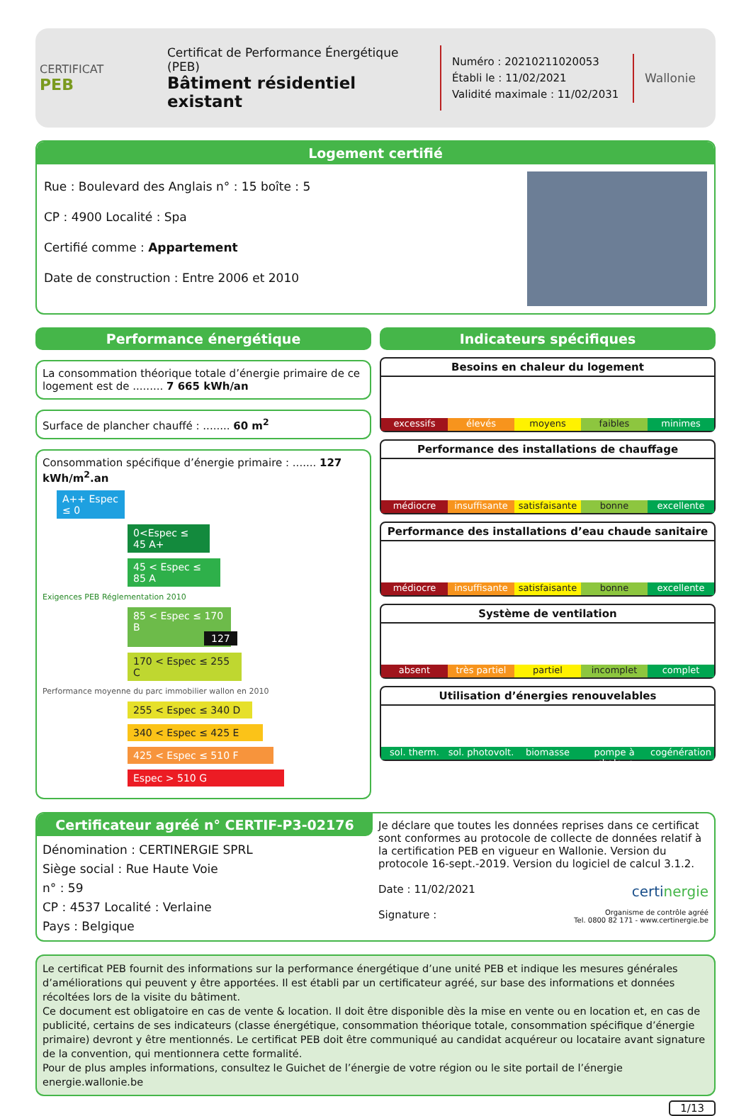CERTIFICAT
PEB
Certificat de Performance Énergétique (PEB)
Bâtiment résidentiel existant
Numéro : 20210211020053
Établi le : 11/02/2021
Validité maximale : 11/02/2031
Wallonie
Logement certifié
Rue : Boulevard des Anglais n° : 15 boîte : 5
CP : 4900 Localité : Spa
Certifié comme : Appartement
Date de construction : Entre 2006 et 2010
Performance énergétique
La consommation théorique totale d’énergie primaire de ce logement est de ......... 7 665 kWh/an
Surface de plancher chauffé : ........ 60 m<sup>2</sup>
Consommation spécifique d’énergie primaire : ....... 127 kWh/m<sup>2</sup>.an
A++ Espec ≤ 0
0<Espec ≤ 45 A+
45 < Espec ≤ 85 A
Exigences PEB Réglementation 2010
85 < Espec ≤ 170 B 127
170 < Espec ≤ 255 C
Performance moyenne du parc immobilier wallon en 2010
255 < Espec ≤ 340 D
340 < Espec ≤ 425 E
425 < Espec ≤ 510 F
Espec > 510 G
Indicateurs spécifiques
Besoins en chaleur du logement
excessifs élevés moyens faibles minimes
Performance des installations de chauffage
médiocre insuffisante satisfaisante bonne excellente
Performance des installations d’eau chaude sanitaire
médiocre insuffisante satisfaisante bonne excellente
Système de ventilation
absent très partiel partiel incomplet complet
Utilisation d’énergies renouvelables
sol. therm. sol. photovolt. biomasse pompe à chaleur cogénération
Certificateur agréé n° CERTIF-P3-02176
Dénomination : CERTINERGIE SPRL
Siège social : Rue Haute Voie
n° : 59
CP : 4537 Localité : Verlaine
Pays : Belgique
Je déclare que toutes les données reprises dans ce certificat sont conformes au protocole de collecte de données relatif à la certification PEB en vigueur en Wallonie. Version du protocole 16-sept.-2019. Version du logiciel de calcul 3.1.2.
Date : 11/02/2021 certinergie
Signature : Organisme de contrôle agréé
Tel. 0800 82 171 - www.certinergie.be
Le certificat PEB fournit des informations sur la performance énergétique d’une unité PEB et indique les mesures générales d’améliorations qui peuvent y être apportées. Il est établi par un certificateur agréé, sur base des informations et données récoltées lors de la visite du bâtiment.
Ce document est obligatoire en cas de vente & location. Il doit être disponible dès la mise en vente ou en location et, en cas de publicité, certains de ses indicateurs (classe énergétique, consommation théorique totale, consommation spécifique d’énergie primaire) devront y être mentionnés. Le certificat PEB doit être communiqué au candidat acquéreur ou locataire avant signature de la convention, qui mentionnera cette formalité.
Pour de plus amples informations, consultez le Guichet de l’énergie de votre région ou le site portail de l’énergie energie.wallonie.be
1/13